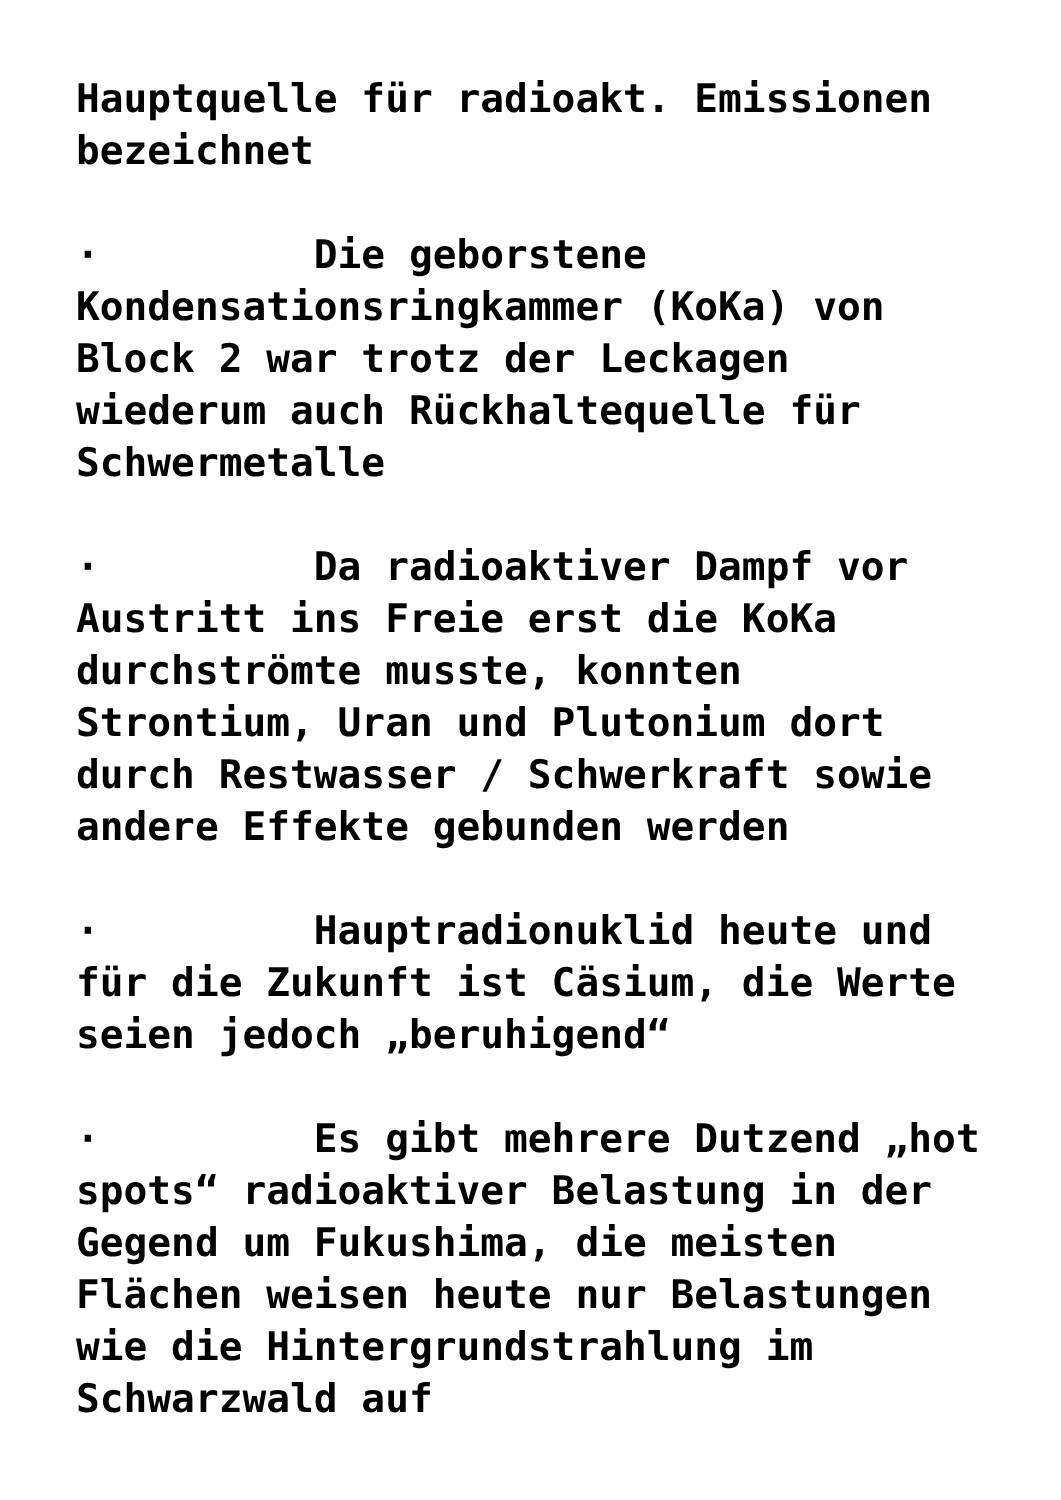Hauptquelle für radioakt. Emissionen bezeichnet
· Die geborstene Kondensationsringkammer (KoKa) von Block 2 war trotz der Leckagen wiederum auch Rückhaltequelle für Schwermetalle
· Da radioaktiver Dampf vor Austritt ins Freie erst die KoKa durchströmte musste, konnten Strontium, Uran und Plutonium dort durch Restwasser / Schwerkraft sowie andere Effekte gebunden werden
· Hauptradionuklid heute und für die Zukunft ist Cäsium, die Werte seien jedoch „beruhigend“
· Es gibt mehrere Dutzend „hot spots“ radioaktiver Belastung in der Gegend um Fukushima, die meisten Flächen weisen heute nur Belastungen wie die Hintergrundstrahlung im Schwarzwald auf